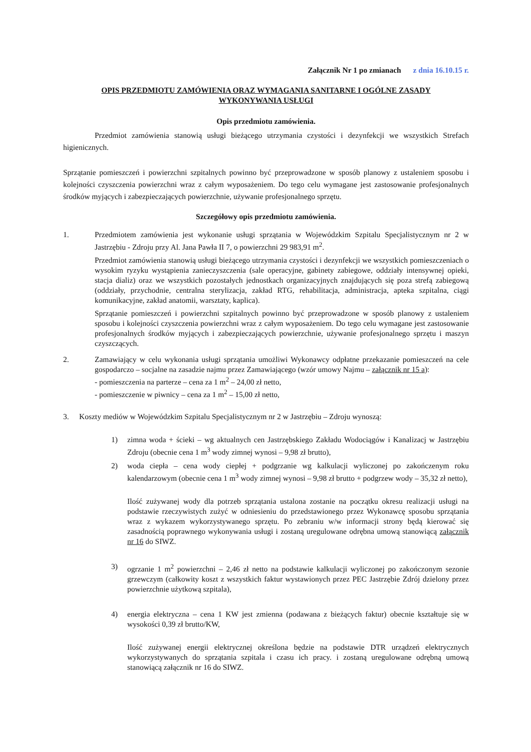Załącznik Nr 1 po zmianach z dnia 16.10.15 r.
OPIS PRZEDMIOTU ZAMÓWIENIA ORAZ WYMAGANIA SANITARNE I OGÓLNE ZASADY
WYKONYWANIA USŁUGI
Opis przedmiotu zamówienia.
Przedmiot zamówienia stanowią usługi bieżącego utrzymania czystości i dezynfekcji we wszystkich Strefach higienicznych.
Sprzątanie pomieszczeń i powierzchni szpitalnych powinno być przeprowadzone w sposób planowy z ustaleniem sposobu i kolejności czyszczenia powierzchni wraz z całym wyposażeniem. Do tego celu wymagane jest zastosowanie profesjonalnych środków myjących i zabezpieczających powierzchnie, używanie profesjonalnego sprzętu.
Szczegółowy opis przedmiotu zamówienia.
1. Przedmiotem zamówienia jest wykonanie usługi sprzątania w Wojewódzkim Szpitalu Specjalistycznym nr 2 w Jastrzębiu - Zdroju przy Al. Jana Pawła II 7, o powierzchni 29 983,91 m<sup>2</sup>.
Przedmiot zamówienia stanowią usługi bieżącego utrzymania czystości i dezynfekcji we wszystkich pomieszczeniach o wysokim ryzyku wystąpienia zanieczyszczenia (sale operacyjne, gabinety zabiegowe, oddziały intensywnej opieki, stacja dializ) oraz we wszystkich pozostałych jednostkach organizacyjnych znajdujących się poza strefą zabiegową (oddziały, przychodnie, centralna sterylizacja, zakład RTG, rehabilitacja, administracja, apteka szpitalna, ciągi komunikacyjne, zakład anatomii, warsztaty, kaplica).
Sprzątanie pomieszczeń i powierzchni szpitalnych powinno być przeprowadzone w sposób planowy z ustaleniem sposobu i kolejności czyszczenia powierzchni wraz z całym wyposażeniem. Do tego celu wymagane jest zastosowanie profesjonalnych środków myjących i zabezpieczających powierzchnie, używanie profesjonalnego sprzętu i maszyn czyszczących.
2. Zamawiający w celu wykonania usługi sprzątania umożliwi Wykonawcy odpłatne przekazanie pomieszczeń na cele gospodarczo – socjalne na zasadzie najmu przez Zamawiającego (wzór umowy Najmu – załącznik nr 15 a):
- pomieszczenia na parterze – cena za 1 m<sup>2</sup> – 24,00 zł netto,
- pomieszczenie w piwnicy – cena za 1 m<sup>2</sup> – 15,00 zł netto,
3. Koszty mediów w Wojewódzkim Szpitalu Specjalistycznym nr 2 w Jastrzębiu – Zdroju wynoszą:
1) zimna woda + ścieki – wg aktualnych cen Jastrzębskiego Zakładu Wodociągów i Kanalizacj w Jastrzębiu Zdroju (obecnie cena 1 m<sup>3</sup> wody zimnej wynosi – 9,98 zł brutto),
2) woda ciepła – cena wody ciepłej + podgrzanie wg kalkulacji wyliczonej po zakończenym roku kalendarzowym (obecnie cena 1 m<sup>3</sup> wody zimnej wynosi – 9,98 zł brutto + podgrzew wody – 35,32 zł netto),
Ilość zużywanej wody dla potrzeb sprzątania ustalona zostanie na początku okresu realizacji usługi na podstawie rzeczywistych zużyć w odniesieniu do przedstawionego przez Wykonawcę sposobu sprzątania wraz z wykazem wykorzystywanego sprzętu. Po zebraniu w/w informacji strony będą kierować się zasadnością poprawnego wykonywania usługi i zostaną uregulowane odrębna umową stanowiącą załącznik nr 16 do SIWZ.
3) ogrzanie 1 m<sup>2</sup> powierzchni – 2,46 zł netto na podstawie kalkulacji wyliczonej po zakończonym sezonie grzewczym (całkowity koszt z wszystkich faktur wystawionych przez PEC Jastrzębie Zdrój dzielony przez powierzchnie użytkową szpitala),
4) energia elektryczna – cena 1 KW jest zmienna (podawana z bieżących faktur) obecnie kształtuje się w wysokości 0,39 zł brutto/KW,
Ilość zużywanej energii elektrycznej określona będzie na podstawie DTR urządzeń elektrycznych wykorzystywanych do sprzątania szpitala i czasu ich pracy. i zostaną uregulowane odrębną umową stanowiącą załącznik nr 16 do SIWZ.